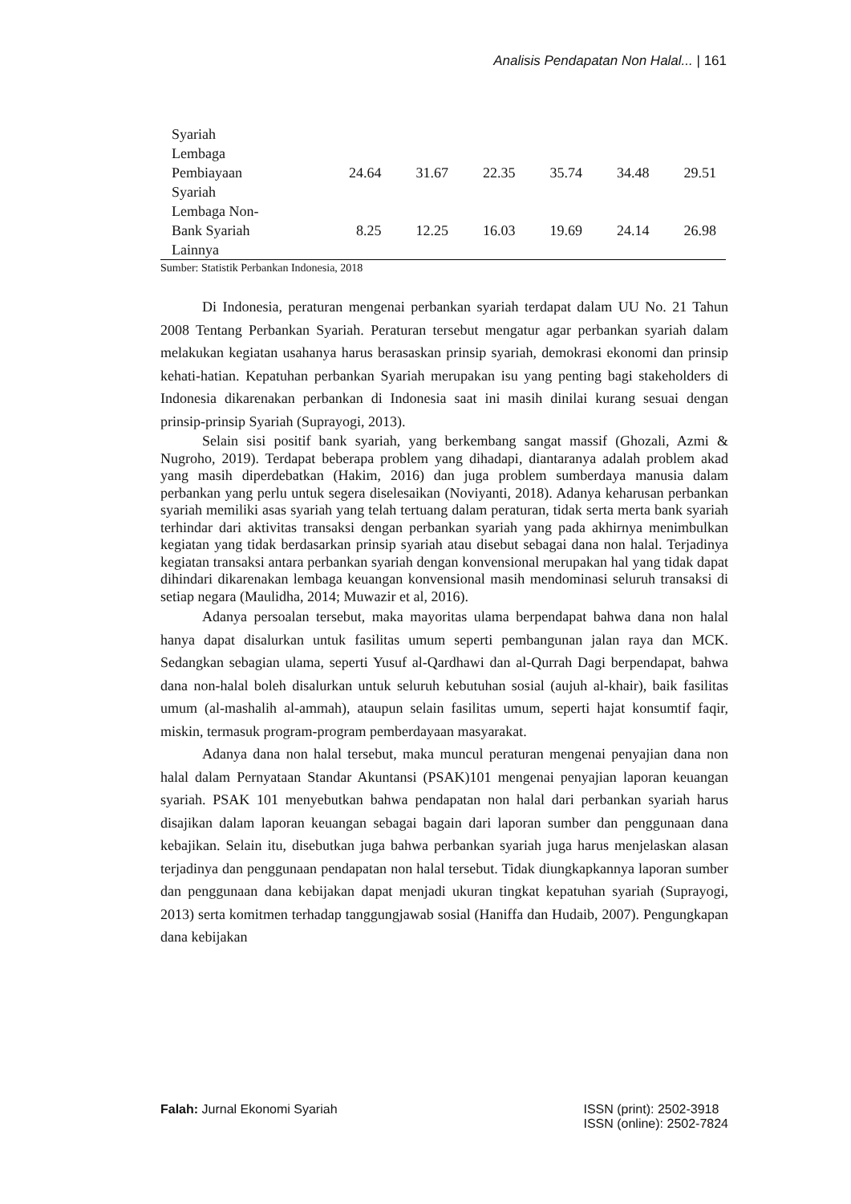Analisis Pendapatan Non Halal... | 161
| Syariah | | | | | | |
| Lembaga Pembiayaan Syariah | 24.64 | 31.67 | 22.35 | 35.74 | 34.48 | 29.51 |
| Lembaga Non- Bank Syariah Lainnya | 8.25 | 12.25 | 16.03 | 19.69 | 24.14 | 26.98 |
Sumber: Statistik Perbankan Indonesia, 2018
Di Indonesia, peraturan mengenai perbankan syariah terdapat dalam UU No. 21 Tahun 2008 Tentang Perbankan Syariah. Peraturan tersebut mengatur agar perbankan syariah dalam melakukan kegiatan usahanya harus berasaskan prinsip syariah, demokrasi ekonomi dan prinsip kehati-hatian. Kepatuhan perbankan Syariah merupakan isu yang penting bagi stakeholders di Indonesia dikarenakan perbankan di Indonesia saat ini masih dinilai kurang sesuai dengan prinsip-prinsip Syariah (Suprayogi, 2013).
Selain sisi positif bank syariah, yang berkembang sangat massif (Ghozali, Azmi & Nugroho, 2019). Terdapat beberapa problem yang dihadapi, diantaranya adalah problem akad yang masih diperdebatkan (Hakim, 2016) dan juga problem sumberdaya manusia dalam perbankan yang perlu untuk segera diselesaikan (Noviyanti, 2018). Adanya keharusan perbankan syariah memiliki asas syariah yang telah tertuang dalam peraturan, tidak serta merta bank syariah terhindar dari aktivitas transaksi dengan perbankan syariah yang pada akhirnya menimbulkan kegiatan yang tidak berdasarkan prinsip syariah atau disebut sebagai dana non halal. Terjadinya kegiatan transaksi antara perbankan syariah dengan konvensional merupakan hal yang tidak dapat dihindari dikarenakan lembaga keuangan konvensional masih mendominasi seluruh transaksi di setiap negara (Maulidha, 2014; Muwazir et al, 2016).
Adanya persoalan tersebut, maka mayoritas ulama berpendapat bahwa dana non halal hanya dapat disalurkan untuk fasilitas umum seperti pembangunan jalan raya dan MCK. Sedangkan sebagian ulama, seperti Yusuf al-Qardhawi dan al-Qurrah Dagi berpendapat, bahwa dana non-halal boleh disalurkan untuk seluruh kebutuhan sosial (aujuh al-khair), baik fasilitas umum (al-mashalih al-ammah), ataupun selain fasilitas umum, seperti hajat konsumtif faqir, miskin, termasuk program-program pemberdayaan masyarakat.
Adanya dana non halal tersebut, maka muncul peraturan mengenai penyajian dana non halal dalam Pernyataan Standar Akuntansi (PSAK)101 mengenai penyajian laporan keuangan syariah. PSAK 101 menyebutkan bahwa pendapatan non halal dari perbankan syariah harus disajikan dalam laporan keuangan sebagai bagain dari laporan sumber dan penggunaan dana kebajikan. Selain itu, disebutkan juga bahwa perbankan syariah juga harus menjelaskan alasan terjadinya dan penggunaan pendapatan non halal tersebut. Tidak diungkapkannya laporan sumber dan penggunaan dana kebijakan dapat menjadi ukuran tingkat kepatuhan syariah (Suprayogi, 2013) serta komitmen terhadap tanggungjawab sosial (Haniffa dan Hudaib, 2007). Pengungkapan dana kebijakan
Falah: Jurnal Ekonomi Syariah ISSN (print): 2502-3918
ISSN (online): 2502-7824